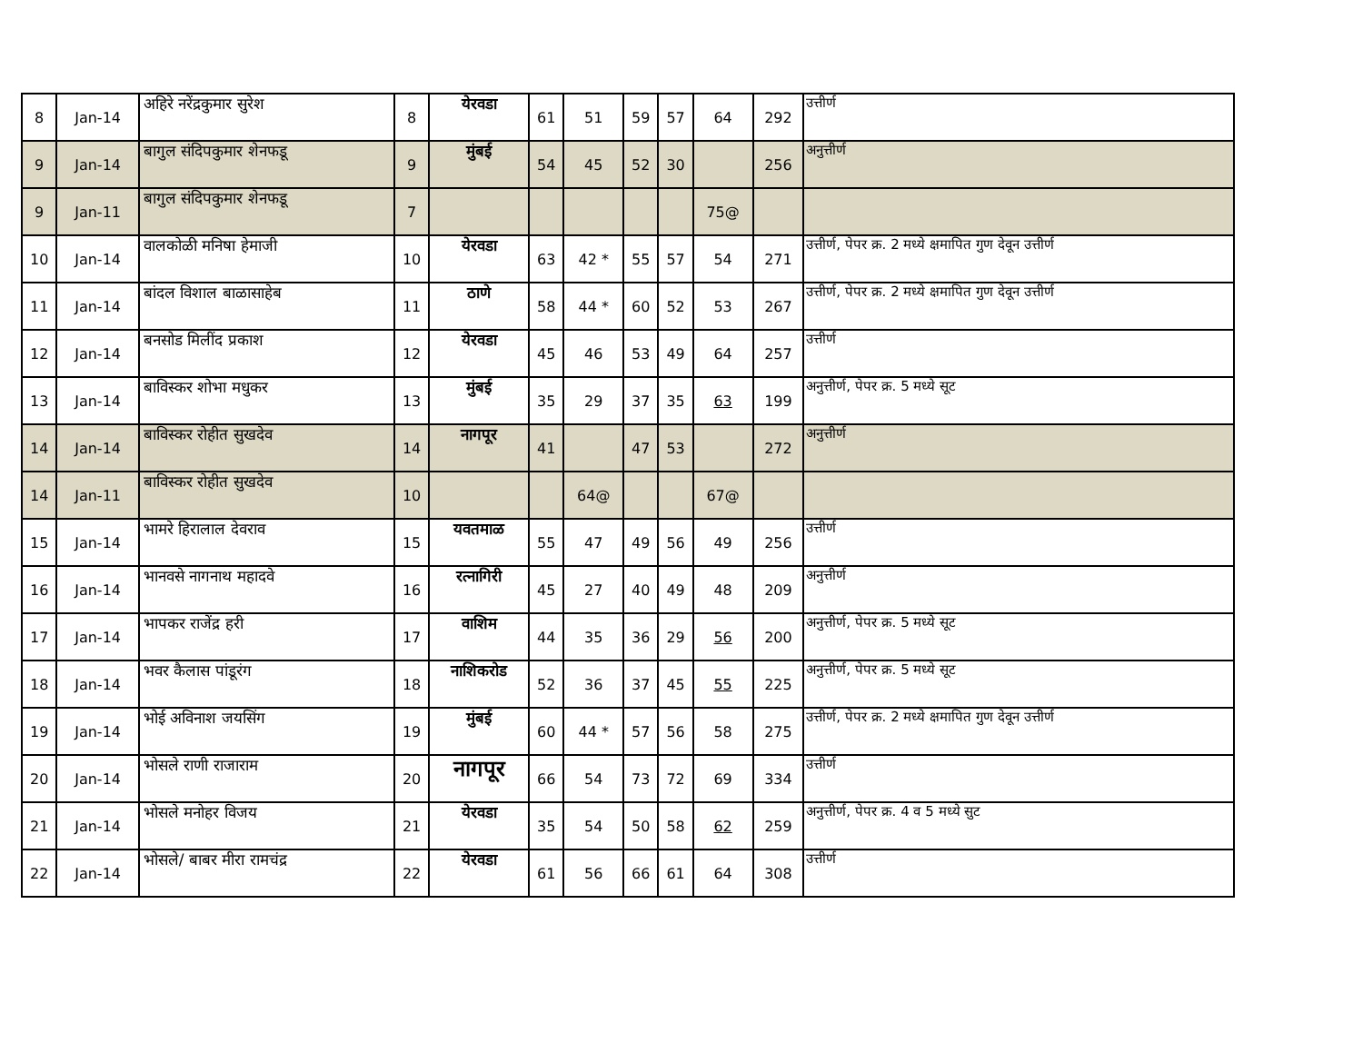| 8 | Jan-14 | अहिरे नरेंद्रकुमार सुरेश | 8 | येरवडा | 61 | 51 | 59 | 57 | 64 | 292 | उत्तीर्ण |
| 9 | Jan-14 | बागुल संदिपकुमार शेनफडू | 9 | मुंबई | 54 | 45 | 52 | 30 | | 256 | अनुत्तीर्ण |
| 9 | Jan-11 | बागुल संदिपकुमार शेनफडू | 7 | | | | | | 75@ | | |
| 10 | Jan-14 | वालकोळी मनिषा हेमाजी | 10 | येरवडा | 63 | 42 * | 55 | 57 | 54 | 271 | उत्तीर्ण, पेपर क्र. 2 मध्ये क्षमापित गुण देवून उत्तीर्ण |
| 11 | Jan-14 | बांदल विशाल बाळासाहेब | 11 | ठाणे | 58 | 44 * | 60 | 52 | 53 | 267 | उत्तीर्ण, पेपर क्र. 2 मध्ये क्षमापित गुण देवून उत्तीर्ण |
| 12 | Jan-14 | बनसोड मिलींद प्रकाश | 12 | येरवडा | 45 | 46 | 53 | 49 | 64 | 257 | उत्तीर्ण |
| 13 | Jan-14 | बाविस्कर शोभा मधुकर | 13 | मुंबई | 35 | 29 | 37 | 35 | 63 | 199 | अनुत्तीर्ण, पेपर क्र. 5 मध्ये सूट |
| 14 | Jan-14 | बाविस्कर रोहीत सुखदेव | 14 | नागपूर | 41 | | 47 | 53 | | 272 | अनुत्तीर्ण |
| 14 | Jan-11 | बाविस्कर रोहीत सुखदेव | 10 | | | 64@ | | | 67@ | | |
| 15 | Jan-14 | भामरे हिरालाल देवराव | 15 | यवतमाळ | 55 | 47 | 49 | 56 | 49 | 256 | उत्तीर्ण |
| 16 | Jan-14 | भानवसे नागनाथ महादवे | 16 | रत्नागिरी | 45 | 27 | 40 | 49 | 48 | 209 | अनुत्तीर्ण |
| 17 | Jan-14 | भापकर राजेंद्र हरी | 17 | वाशिम | 44 | 35 | 36 | 29 | 56 | 200 | अनुत्तीर्ण, पेपर क्र. 5 मध्ये सूट |
| 18 | Jan-14 | भवर कैलास पांडूरंग | 18 | नाशिकरोड | 52 | 36 | 37 | 45 | 55 | 225 | अनुत्तीर्ण, पेपर क्र. 5 मध्ये सूट |
| 19 | Jan-14 | भोई अविनाश जयसिंग | 19 | मुंबई | 60 | 44 * | 57 | 56 | 58 | 275 | उत्तीर्ण, पेपर क्र. 2 मध्ये क्षमापित गुण देवून उत्तीर्ण |
| 20 | Jan-14 | भोसले राणी राजाराम | 20 | नागपूर | 66 | 54 | 73 | 72 | 69 | 334 | उत्तीर्ण |
| 21 | Jan-14 | भोसले मनोहर विजय | 21 | येरवडा | 35 | 54 | 50 | 58 | 62 | 259 | अनुत्तीर्ण, पेपर क्र. 4 व 5 मध्ये सुट |
| 22 | Jan-14 | भोसले/ बाबर मीरा रामचंद्र | 22 | येरवडा | 61 | 56 | 66 | 61 | 64 | 308 | उत्तीर्ण |